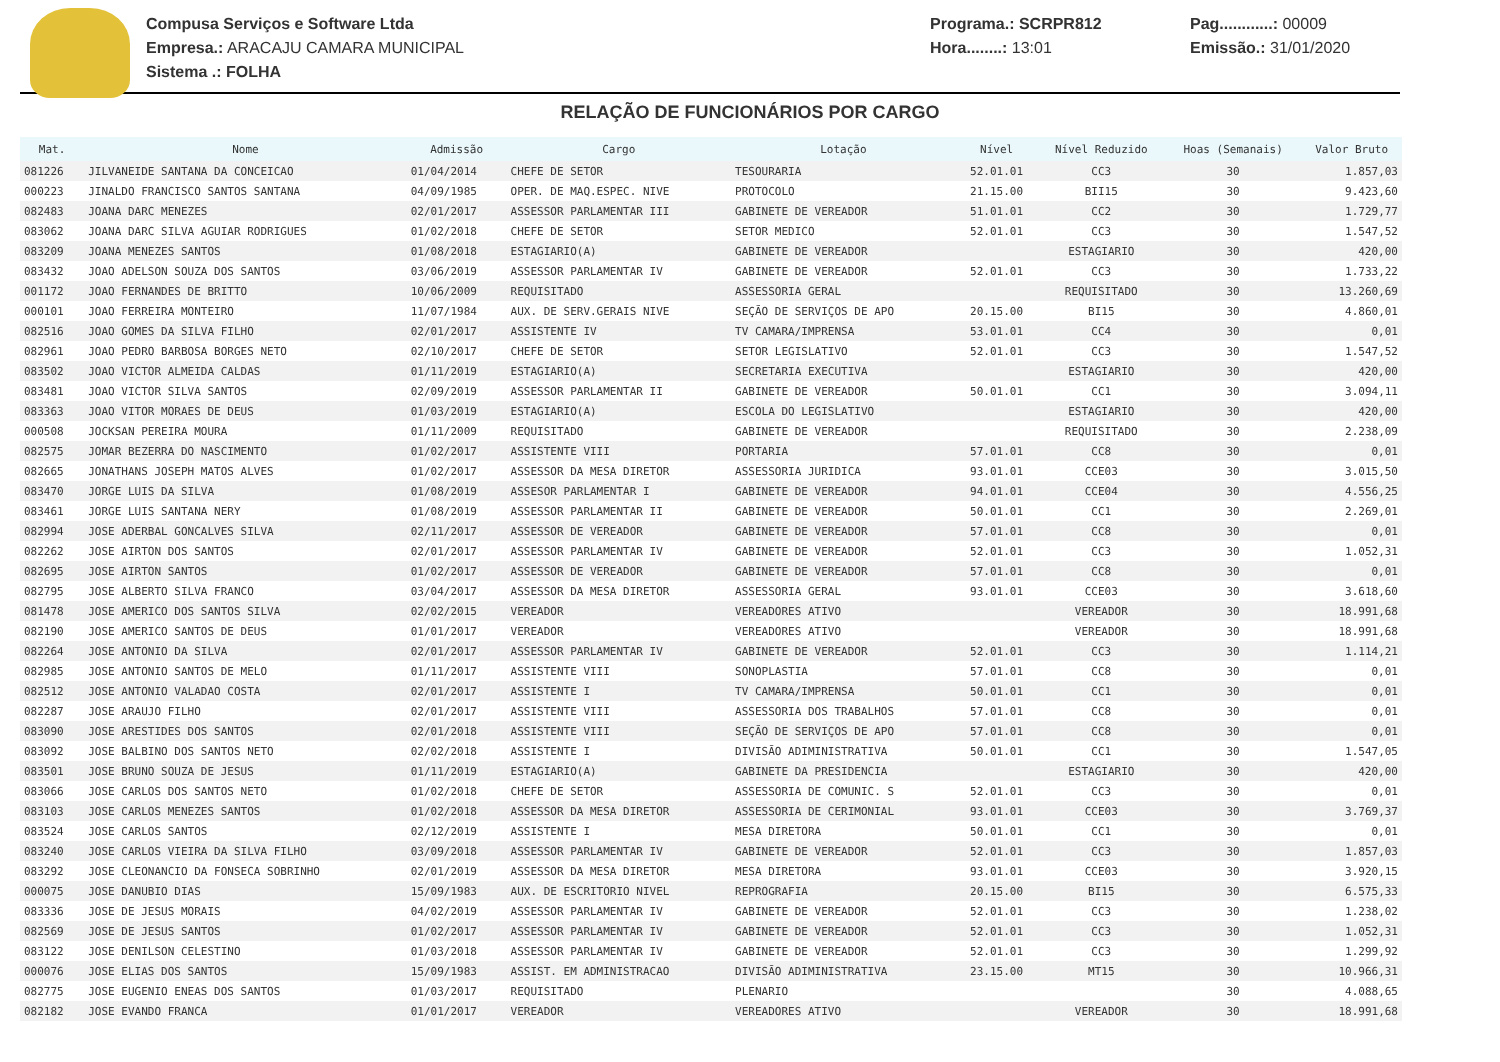Compusa Serviços e Software Ltda
Empresa.: ARACAJU CAMARA MUNICIPAL
Sistema .: FOLHA
Programa.: SCRPR812
Hora........: 13:01
Pag............: 00009
Emissão.: 31/01/2020
RELAÇÃO DE FUNCIONÁRIOS POR CARGO
| Mat. | Nome | Admissão | Cargo | Lotação | Nível | Nível Reduzido | Hoas (Semanais) | Valor Bruto |
| --- | --- | --- | --- | --- | --- | --- | --- | --- |
| 081226 | JILVANEIDE SANTANA DA CONCEICAO | 01/04/2014 | CHEFE DE SETOR | TESOURARIA | 52.01.01 | CC3 | 30 | 1.857,03 |
| 000223 | JINALDO FRANCISCO SANTOS SANTANA | 04/09/1985 | OPER. DE MAQ.ESPEC. NIVE | PROTOCOLO | 21.15.00 | BII15 | 30 | 9.423,60 |
| 082483 | JOANA DARC MENEZES | 02/01/2017 | ASSESSOR PARLAMENTAR III | GABINETE DE VEREADOR | 51.01.01 | CC2 | 30 | 1.729,77 |
| 083062 | JOANA DARC SILVA AGUIAR RODRIGUES | 01/02/2018 | CHEFE DE SETOR | SETOR MEDICO | 52.01.01 | CC3 | 30 | 1.547,52 |
| 083209 | JOANA MENEZES SANTOS | 01/08/2018 | ESTAGIARIO(A) | GABINETE DE VEREADOR | | ESTAGIARIO | 30 | 420,00 |
| 083432 | JOAO ADELSON SOUZA DOS SANTOS | 03/06/2019 | ASSESSOR PARLAMENTAR IV | GABINETE DE VEREADOR | 52.01.01 | CC3 | 30 | 1.733,22 |
| 001172 | JOAO FERNANDES DE BRITTO | 10/06/2009 | REQUISITADO | ASSESSORIA GERAL | | REQUISITADO | 30 | 13.260,69 |
| 000101 | JOAO FERREIRA MONTEIRO | 11/07/1984 | AUX. DE SERV.GERAIS NIVE | SEÇÃO DE SERVIÇOS DE APO | 20.15.00 | BI15 | 30 | 4.860,01 |
| 082516 | JOAO GOMES DA SILVA FILHO | 02/01/2017 | ASSISTENTE IV | TV CAMARA/IMPRENSA | 53.01.01 | CC4 | 30 | 0,01 |
| 082961 | JOAO PEDRO BARBOSA BORGES NETO | 02/10/2017 | CHEFE DE SETOR | SETOR LEGISLATIVO | 52.01.01 | CC3 | 30 | 1.547,52 |
| 083502 | JOAO VICTOR ALMEIDA CALDAS | 01/11/2019 | ESTAGIARIO(A) | SECRETARIA EXECUTIVA | | ESTAGIARIO | 30 | 420,00 |
| 083481 | JOAO VICTOR SILVA SANTOS | 02/09/2019 | ASSESSOR PARLAMENTAR II | GABINETE DE VEREADOR | 50.01.01 | CC1 | 30 | 3.094,11 |
| 083363 | JOAO VITOR MORAES DE DEUS | 01/03/2019 | ESTAGIARIO(A) | ESCOLA DO LEGISLATIVO | | ESTAGIARIO | 30 | 420,00 |
| 000508 | JOCKSAN PEREIRA MOURA | 01/11/2009 | REQUISITADO | GABINETE DE VEREADOR | | REQUISITADO | 30 | 2.238,09 |
| 082575 | JOMAR BEZERRA DO NASCIMENTO | 01/02/2017 | ASSISTENTE VIII | PORTARIA | 57.01.01 | CC8 | 30 | 0,01 |
| 082665 | JONATHANS JOSEPH MATOS ALVES | 01/02/2017 | ASSESSOR DA MESA DIRETOR | ASSESSORIA JURIDICA | 93.01.01 | CCE03 | 30 | 3.015,50 |
| 083470 | JORGE LUIS DA SILVA | 01/08/2019 | ASSESOR PARLAMENTAR I | GABINETE DE VEREADOR | 94.01.01 | CCE04 | 30 | 4.556,25 |
| 083461 | JORGE LUIS SANTANA NERY | 01/08/2019 | ASSESSOR PARLAMENTAR II | GABINETE DE VEREADOR | 50.01.01 | CC1 | 30 | 2.269,01 |
| 082994 | JOSE ADERBAL GONCALVES SILVA | 02/11/2017 | ASSESSOR DE VEREADOR | GABINETE DE VEREADOR | 57.01.01 | CC8 | 30 | 0,01 |
| 082262 | JOSE AIRTON DOS SANTOS | 02/01/2017 | ASSESSOR PARLAMENTAR IV | GABINETE DE VEREADOR | 52.01.01 | CC3 | 30 | 1.052,31 |
| 082695 | JOSE AIRTON SANTOS | 01/02/2017 | ASSESSOR DE VEREADOR | GABINETE DE VEREADOR | 57.01.01 | CC8 | 30 | 0,01 |
| 082795 | JOSE ALBERTO SILVA FRANCO | 03/04/2017 | ASSESSOR DA MESA DIRETOR | ASSESSORIA GERAL | 93.01.01 | CCE03 | 30 | 3.618,60 |
| 081478 | JOSE AMERICO DOS SANTOS SILVA | 02/02/2015 | VEREADOR | VEREADORES ATIVO | | VEREADOR | 30 | 18.991,68 |
| 082190 | JOSE AMERICO SANTOS DE DEUS | 01/01/2017 | VEREADOR | VEREADORES ATIVO | | VEREADOR | 30 | 18.991,68 |
| 082264 | JOSE ANTONIO DA SILVA | 02/01/2017 | ASSESSOR PARLAMENTAR IV | GABINETE DE VEREADOR | 52.01.01 | CC3 | 30 | 1.114,21 |
| 082985 | JOSE ANTONIO SANTOS DE MELO | 01/11/2017 | ASSISTENTE VIII | SONOPLASTIA | 57.01.01 | CC8 | 30 | 0,01 |
| 082512 | JOSE ANTONIO VALADAO COSTA | 02/01/2017 | ASSISTENTE I | TV CAMARA/IMPRENSA | 50.01.01 | CC1 | 30 | 0,01 |
| 082287 | JOSE ARAUJO FILHO | 02/01/2017 | ASSISTENTE VIII | ASSESSORIA DOS TRABALHOS | 57.01.01 | CC8 | 30 | 0,01 |
| 083090 | JOSE ARESTIDES DOS SANTOS | 02/01/2018 | ASSISTENTE VIII | SEÇÃO DE SERVIÇOS DE APO | 57.01.01 | CC8 | 30 | 0,01 |
| 083092 | JOSE BALBINO DOS SANTOS NETO | 02/02/2018 | ASSISTENTE I | DIVISÃO ADIMINISTRATIVA | 50.01.01 | CC1 | 30 | 1.547,05 |
| 083501 | JOSE BRUNO SOUZA DE JESUS | 01/11/2019 | ESTAGIARIO(A) | GABINETE DA PRESIDENCIA | | ESTAGIARIO | 30 | 420,00 |
| 083066 | JOSE CARLOS DOS SANTOS NETO | 01/02/2018 | CHEFE DE SETOR | ASSESSORIA DE COMUNIC. S | 52.01.01 | CC3 | 30 | 0,01 |
| 083103 | JOSE CARLOS MENEZES SANTOS | 01/02/2018 | ASSESSOR DA MESA DIRETOR | ASSESSORIA DE CERIMONIAL | 93.01.01 | CCE03 | 30 | 3.769,37 |
| 083524 | JOSE CARLOS SANTOS | 02/12/2019 | ASSISTENTE I | MESA DIRETORA | 50.01.01 | CC1 | 30 | 0,01 |
| 083240 | JOSE CARLOS VIEIRA DA SILVA FILHO | 03/09/2018 | ASSESSOR PARLAMENTAR IV | GABINETE DE VEREADOR | 52.01.01 | CC3 | 30 | 1.857,03 |
| 083292 | JOSE CLEONANCIO DA FONSECA SOBRINHO | 02/01/2019 | ASSESSOR DA MESA DIRETOR | MESA DIRETORA | 93.01.01 | CCE03 | 30 | 3.920,15 |
| 000075 | JOSE DANUBIO DIAS | 15/09/1983 | AUX. DE ESCRITORIO NIVEL | REPROGRAFIA | 20.15.00 | BI15 | 30 | 6.575,33 |
| 083336 | JOSE DE JESUS MORAIS | 04/02/2019 | ASSESSOR PARLAMENTAR IV | GABINETE DE VEREADOR | 52.01.01 | CC3 | 30 | 1.238,02 |
| 082569 | JOSE DE JESUS SANTOS | 01/02/2017 | ASSESSOR PARLAMENTAR IV | GABINETE DE VEREADOR | 52.01.01 | CC3 | 30 | 1.052,31 |
| 083122 | JOSE DENILSON CELESTINO | 01/03/2018 | ASSESSOR PARLAMENTAR IV | GABINETE DE VEREADOR | 52.01.01 | CC3 | 30 | 1.299,92 |
| 000076 | JOSE ELIAS DOS SANTOS | 15/09/1983 | ASSIST. EM ADMINISTRACAO | DIVISÃO ADIMINISTRATIVA | 23.15.00 | MT15 | 30 | 10.966,31 |
| 082775 | JOSE EUGENIO ENEAS DOS SANTOS | 01/03/2017 | REQUISITADO | PLENARIO | | | 30 | 4.088,65 |
| 082182 | JOSE EVANDO FRANCA | 01/01/2017 | VEREADOR | VEREADORES ATIVO | | VEREADOR | 30 | 18.991,68 |